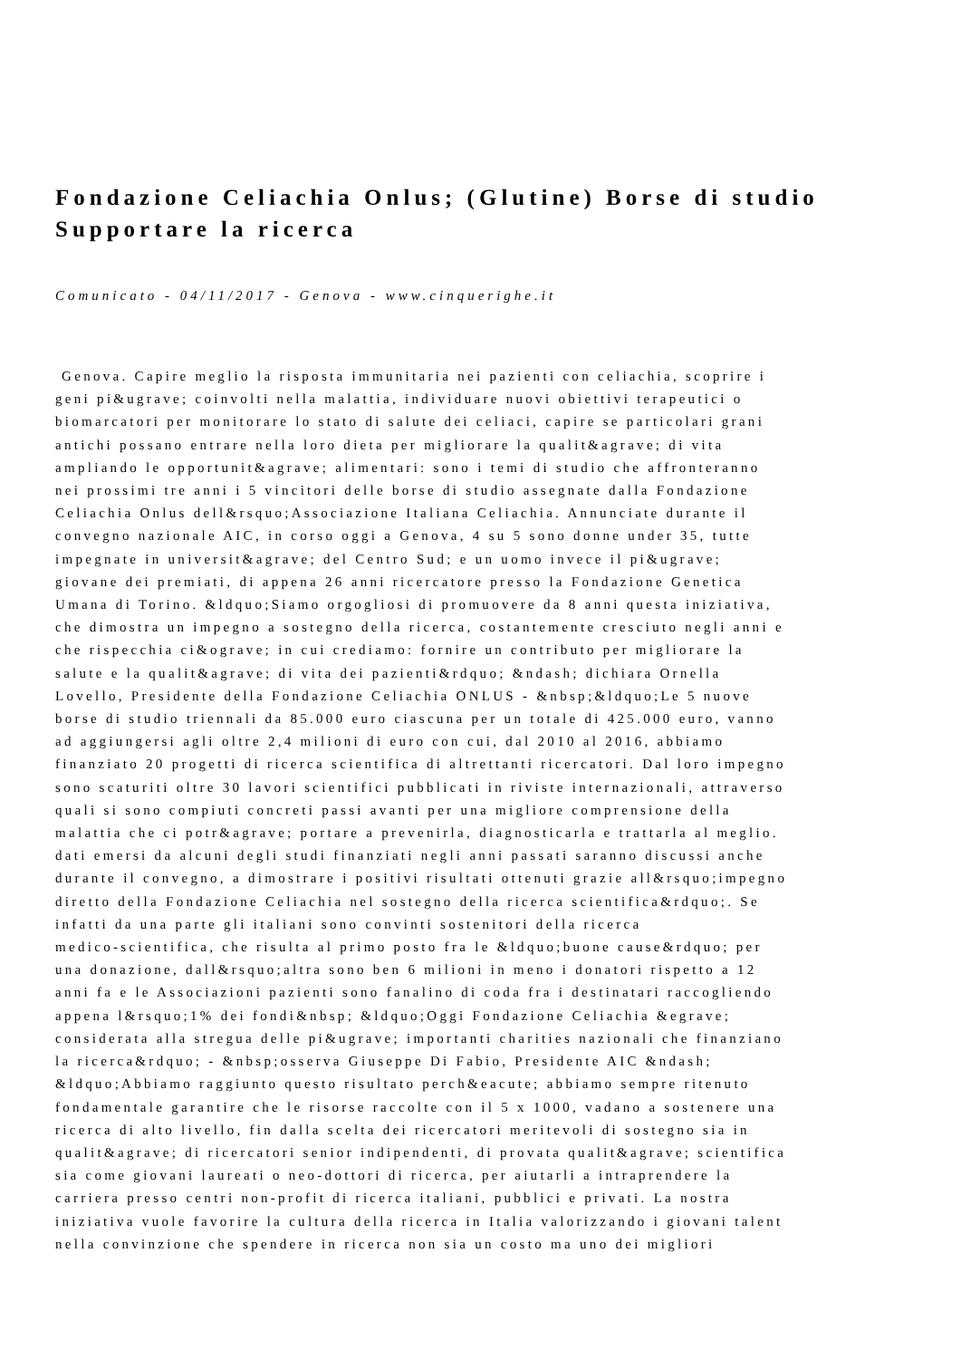Fondazione Celiachia Onlus; (Glutine) Borse di studio
Supportare la ricerca
Comunicato - 04/11/2017 - Genova - www.cinquerighe.it
Genova. Capire meglio la risposta immunitaria nei pazienti con celiachia, scoprire i
geni pi&ugrave; coinvolti nella malattia, individuare nuovi obiettivi terapeutici o
biomarcatori per monitorare lo stato di salute dei celiaci, capire se particolari grani
antichi possano entrare nella loro dieta per migliorare la qualit&agrave; di vita
ampliando le opportunit&agrave; alimentari: sono i temi di studio che affronteranno
nei prossimi tre anni i 5 vincitori delle borse di studio assegnate dalla Fondazione
Celiachia Onlus dell&rsquo;Associazione Italiana Celiachia. Annunciate durante il
convegno nazionale AIC, in corso oggi a Genova, 4 su 5 sono donne under 35, tutte
impegnate in universit&agrave; del Centro Sud; e un uomo invece il pi&ugrave;
giovane dei premiati, di appena 26 anni ricercatore presso la Fondazione Genetica
Umana di Torino. &ldquo;Siamo orgogliosi di promuovere da 8 anni questa iniziativa,
che dimostra un impegno a sostegno della ricerca, costantemente cresciuto negli anni e
che rispecchia ci&ograve; in cui crediamo: fornire un contributo per migliorare la
salute e la qualit&agrave; di vita dei pazienti&rdquo; &ndash; dichiara Ornella
Lovello, Presidente della Fondazione Celiachia ONLUS - &nbsp;&ldquo;Le 5 nuove
borse di studio triennali da 85.000 euro ciascuna per un totale di 425.000 euro, vanno
ad aggiungersi agli oltre 2,4 milioni di euro con cui, dal 2010 al 2016, abbiamo
finanziato 20 progetti di ricerca scientifica di altrettanti ricercatori. Dal loro impegno
sono scaturiti oltre 30 lavori scientifici pubblicati in riviste internazionali, attraverso
quali si sono compiuti concreti passi avanti per una migliore comprensione della
malattia che ci potr&agrave; portare a prevenirla, diagnosticarla e trattarla al meglio.
dati emersi da alcuni degli studi finanziati negli anni passati saranno discussi anche
durante il convegno, a dimostrare i positivi risultati ottenuti grazie all&rsquo;impegno
diretto della Fondazione Celiachia nel sostegno della ricerca scientifica&rdquo;. Se
infatti da una parte gli italiani sono convinti sostenitori della ricerca
medico-scientifica, che risulta al primo posto fra le &ldquo;buone cause&rdquo; per
una donazione, dall&rsquo;altra sono ben 6 milioni in meno i donatori rispetto a 12
anni fa e le Associazioni pazienti sono fanalino di coda fra i destinatari raccogliendo
appena l&rsquo;1% dei fondi&nbsp; &ldquo;Oggi Fondazione Celiachia &egrave;
considerata alla stregua delle pi&ugrave; importanti charities nazionali che finanziano
la ricerca&rdquo; - &nbsp;osserva Giuseppe Di Fabio, Presidente AIC &ndash;
&ldquo;Abbiamo raggiunto questo risultato perch&eacute; abbiamo sempre ritenuto
fondamentale garantire che le risorse raccolte con il 5 x 1000, vadano a sostenere una
ricerca di alto livello, fin dalla scelta dei ricercatori meritevoli di sostegno sia in
qualit&agrave; di ricercatori senior indipendenti, di provata qualit&agrave; scientifica
sia come giovani laureati o neo-dottori di ricerca, per aiutarli a intraprendere la
carriera presso centri non-profit di ricerca italiani, pubblici e privati. La nostra
iniziativa vuole favorire la cultura della ricerca in Italia valorizzando i giovani talent
nella convinzione che spendere in ricerca non sia un costo ma uno dei migliori